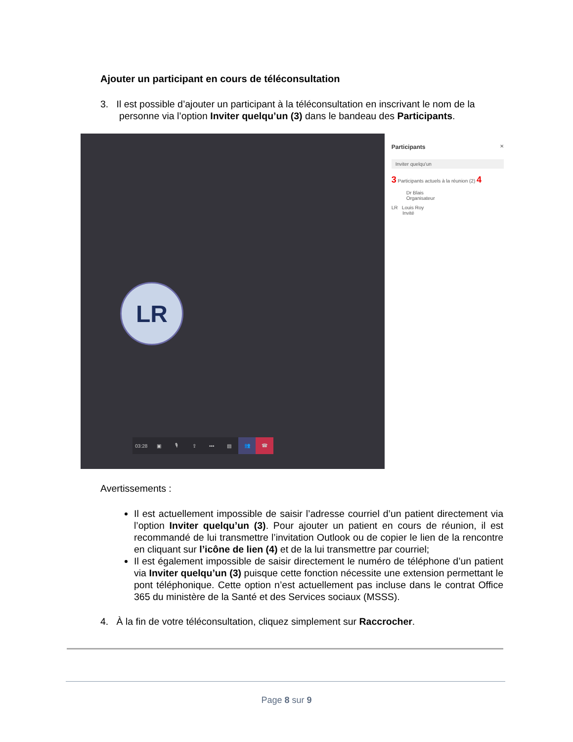Ajouter un participant en cours de téléconsultation
3. Il est possible d’ajouter un participant à la téléconsultation en inscrivant le nom de la
personne via l’option Inviter quelqu’un (3) dans le bandeau des Participants.
LR
03:28 ▣ 🎙 ⇪ ••• ▤ 👥 ☎
Participants ✕
Inviter quelqu'un
3 Participants actuels à la réunion (2) 4
Dr Blais
Organisateur
LR Louis Roy
Invité
Avertissements :
Il est actuellement impossible de saisir l’adresse courriel d’un patient directement via l’option Inviter quelqu’un (3). Pour ajouter un patient en cours de réunion, il est recommandé de lui transmettre l’invitation Outlook ou de copier le lien de la rencontre en cliquant sur l’icône de lien (4) et de la lui transmettre par courriel;
Il est également impossible de saisir directement le numéro de téléphone d’un patient via Inviter quelqu’un (3) puisque cette fonction nécessite une extension permettant le pont téléphonique. Cette option n’est actuellement pas incluse dans le contrat Office 365 du ministère de la Santé et des Services sociaux (MSSS).
4. À la fin de votre téléconsultation, cliquez simplement sur Raccrocher.
Page 8 sur 9